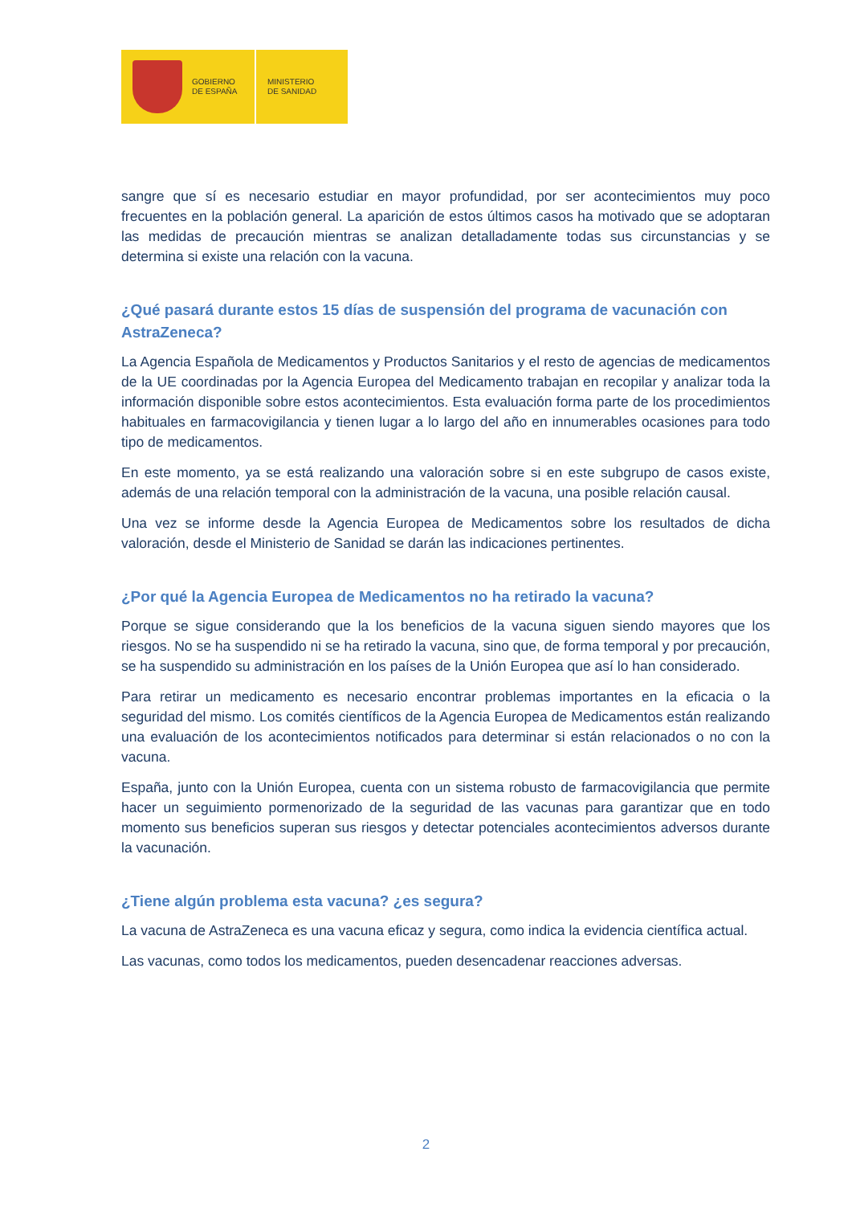GOBIERNO
DE ESPAÑA
MINISTERIO
DE SANIDAD
sangre que sí es necesario estudiar en mayor profundidad, por ser acontecimientos muy poco frecuentes en la población general. La aparición de estos últimos casos ha motivado que se adoptaran las medidas de precaución mientras se analizan detalladamente todas sus circunstancias y se determina si existe una relación con la vacuna.
¿Qué pasará durante estos 15 días de suspensión del programa de vacunación con AstraZeneca?
La Agencia Española de Medicamentos y Productos Sanitarios y el resto de agencias de medicamentos de la UE coordinadas por la Agencia Europea del Medicamento trabajan en recopilar y analizar toda la información disponible sobre estos acontecimientos. Esta evaluación forma parte de los procedimientos habituales en farmacovigilancia y tienen lugar a lo largo del año en innumerables ocasiones para todo tipo de medicamentos.
En este momento, ya se está realizando una valoración sobre si en este subgrupo de casos existe, además de una relación temporal con la administración de la vacuna, una posible relación causal.
Una vez se informe desde la Agencia Europea de Medicamentos sobre los resultados de dicha valoración, desde el Ministerio de Sanidad se darán las indicaciones pertinentes.
¿Por qué la Agencia Europea de Medicamentos no ha retirado la vacuna?
Porque se sigue considerando que la los beneficios de la vacuna siguen siendo mayores que los riesgos. No se ha suspendido ni se ha retirado la vacuna, sino que, de forma temporal y por precaución, se ha suspendido su administración en los países de la Unión Europea que así lo han considerado.
Para retirar un medicamento es necesario encontrar problemas importantes en la eficacia o la seguridad del mismo. Los comités científicos de la Agencia Europea de Medicamentos están realizando una evaluación de los acontecimientos notificados para determinar si están relacionados o no con la vacuna.
España, junto con la Unión Europea, cuenta con un sistema robusto de farmacovigilancia que permite hacer un seguimiento pormenorizado de la seguridad de las vacunas para garantizar que en todo momento sus beneficios superan sus riesgos y detectar potenciales acontecimientos adversos durante la vacunación.
¿Tiene algún problema esta vacuna? ¿es segura?
La vacuna de AstraZeneca es una vacuna eficaz y segura, como indica la evidencia científica actual.
Las vacunas, como todos los medicamentos, pueden desencadenar reacciones adversas.
2